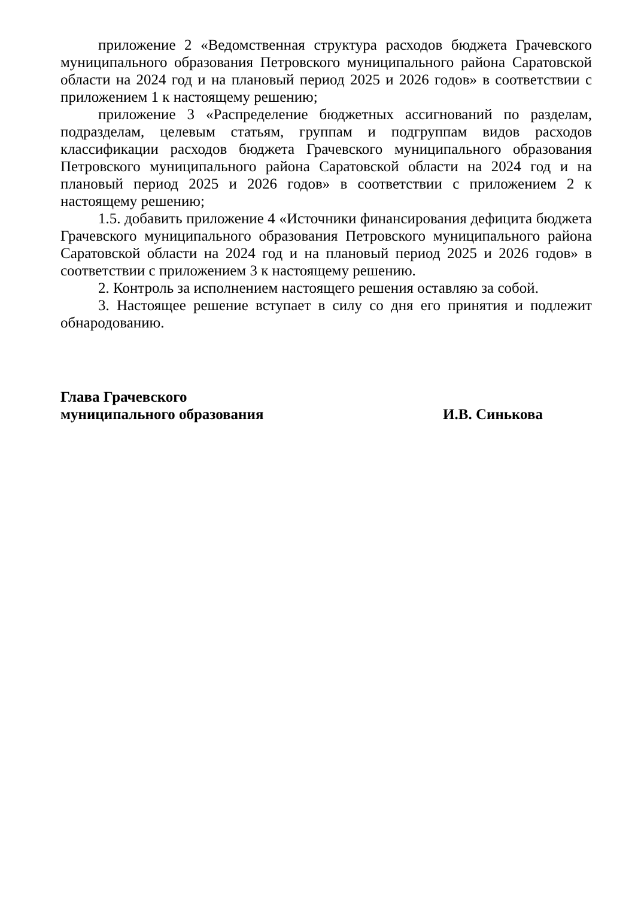приложение 2 «Ведомственная структура расходов бюджета Грачевского муниципального образования Петровского муниципального района Саратовской области на 2024 год и на плановый период 2025 и 2026 годов» в соответствии с приложением 1 к настоящему решению;
приложение 3 «Распределение бюджетных ассигнований по разделам, подразделам, целевым статьям, группам и подгруппам видов расходов классификации расходов бюджета Грачевского муниципального образования Петровского муниципального района Саратовской области на 2024 год и на плановый период 2025 и 2026 годов» в соответствии с приложением 2 к настоящему решению;
1.5. добавить приложение 4 «Источники финансирования дефицита бюджета Грачевского муниципального образования Петровского муниципального района Саратовской области на 2024 год и на плановый период 2025 и 2026 годов» в соответствии с приложением 3 к настоящему решению.
2. Контроль за исполнением настоящего решения оставляю за собой.
3. Настоящее решение вступает в силу со дня его принятия и подлежит обнародованию.
Глава Грачевского
муниципального образования
И.В. Синькова